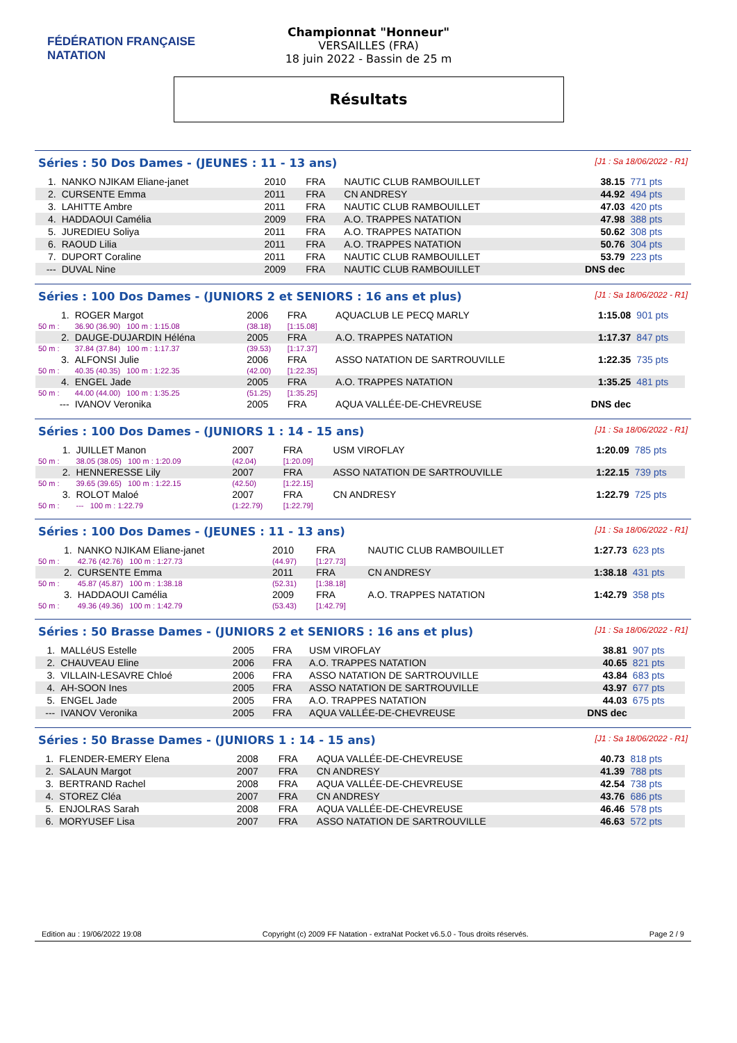FÉDÉRATION FRANÇAISE
NATATION
Championnat "Honneur"
VERSAILLES (FRA)
18 juin 2022 - Bassin de 25 m
Résultats
Séries : 50 Dos Dames - (JEUNES : 11 - 13 ans)
[J1 : Sa 18/06/2022 - R1]
| 1. | NANKO NJIKAM Eliane-janet | 2010 | FRA | NAUTIC CLUB RAMBOUILLET | 38.15 | 771 pts |
| 2. | CURSENTE Emma | 2011 | FRA | CN ANDRESY | 44.92 | 494 pts |
| 3. | LAHITTE Ambre | 2011 | FRA | NAUTIC CLUB RAMBOUILLET | 47.03 | 420 pts |
| 4. | HADDAOUI Camélia | 2009 | FRA | A.O. TRAPPES NATATION | 47.98 | 388 pts |
| 5. | JUREDIEU Soliya | 2011 | FRA | A.O. TRAPPES NATATION | 50.62 | 308 pts |
| 6. | RAOUD Lilia | 2011 | FRA | A.O. TRAPPES NATATION | 50.76 | 304 pts |
| 7. | DUPORT Coraline | 2011 | FRA | NAUTIC CLUB RAMBOUILLET | 53.79 | 223 pts |
| --- | DUVAL Nine | 2009 | FRA | NAUTIC CLUB RAMBOUILLET | DNS dec | |
Séries : 100 Dos Dames - (JUNIORS 2 et SENIORS : 16 ans et plus)
[J1 : Sa 18/06/2022 - R1]
| 1. | ROGER Margot | 2006 | FRA | AQUACLUB LE PECQ MARLY | 1:15.08 | 901 pts |
| 50 m : | 36.90 (36.90) 100 m : 1:15.08 | (38.18) | [1:15.08] | | | |
| 2. | DAUGE-DUJARDIN Héléna | 2005 | FRA | A.O. TRAPPES NATATION | 1:17.37 | 847 pts |
| 50 m : | 37.84 (37.84) 100 m : 1:17.37 | (39.53) | [1:17.37] | | | |
| 3. | ALFONSI Julie | 2006 | FRA | ASSO NATATION DE SARTROUVILLE | 1:22.35 | 735 pts |
| 50 m : | 40.35 (40.35) 100 m : 1:22.35 | (42.00) | [1:22.35] | | | |
| 4. | ENGEL Jade | 2005 | FRA | A.O. TRAPPES NATATION | 1:35.25 | 481 pts |
| 50 m : | 44.00 (44.00) 100 m : 1:35.25 | (51.25) | [1:35.25] | | | |
| --- | IVANOV Veronika | 2005 | FRA | AQUA VALLÉE-DE-CHEVREUSE | DNS dec | |
Séries : 100 Dos Dames - (JUNIORS 1 : 14 - 15 ans)
[J1 : Sa 18/06/2022 - R1]
| 1. | JUILLET Manon | 2007 | FRA | USM VIROFLAY | 1:20.09 | 785 pts |
| 50 m : | 38.05 (38.05) 100 m : 1:20.09 | (42.04) | [1:20.09] | | | |
| 2. | HENNERESSE Lily | 2007 | FRA | ASSO NATATION DE SARTROUVILLE | 1:22.15 | 739 pts |
| 50 m : | 39.65 (39.65) 100 m : 1:22.15 | (42.50) | [1:22.15] | | | |
| 3. | ROLOT Maloé | 2007 | FRA | CN ANDRESY | 1:22.79 | 725 pts |
| 50 m : | --- 100 m : 1:22.79 | (1:22.79) | [1:22.79] | | | |
Séries : 100 Dos Dames - (JEUNES : 11 - 13 ans)
[J1 : Sa 18/06/2022 - R1]
| 1. | NANKO NJIKAM Eliane-janet | 2010 | FRA | NAUTIC CLUB RAMBOUILLET | 1:27.73 | 623 pts |
| 50 m : | 42.76 (42.76) 100 m : 1:27.73 | (44.97) | [1:27.73] | | | |
| 2. | CURSENTE Emma | 2011 | FRA | CN ANDRESY | 1:38.18 | 431 pts |
| 50 m : | 45.87 (45.87) 100 m : 1:38.18 | (52.31) | [1:38.18] | | | |
| 3. | HADDAOUI Camélia | 2009 | FRA | A.O. TRAPPES NATATION | 1:42.79 | 358 pts |
| 50 m : | 49.36 (49.36) 100 m : 1:42.79 | (53.43) | [1:42.79] | | | |
Séries : 50 Brasse Dames - (JUNIORS 2 et SENIORS : 16 ans et plus)
[J1 : Sa 18/06/2022 - R1]
| 1. | MALLéUS Estelle | 2005 | FRA | USM VIROFLAY | 38.81 | 907 pts |
| 2. | CHAUVEAU Eline | 2006 | FRA | A.O. TRAPPES NATATION | 40.65 | 821 pts |
| 3. | VILLAIN-LESAVRE Chloé | 2006 | FRA | ASSO NATATION DE SARTROUVILLE | 43.84 | 683 pts |
| 4. | AH-SOON Ines | 2005 | FRA | ASSO NATATION DE SARTROUVILLE | 43.97 | 677 pts |
| 5. | ENGEL Jade | 2005 | FRA | A.O. TRAPPES NATATION | 44.03 | 675 pts |
| --- | IVANOV Veronika | 2005 | FRA | AQUA VALLÉE-DE-CHEVREUSE | DNS dec | |
Séries : 50 Brasse Dames - (JUNIORS 1 : 14 - 15 ans)
[J1 : Sa 18/06/2022 - R1]
| 1. | FLENDER-EMERY Elena | 2008 | FRA | AQUA VALLÉE-DE-CHEVREUSE | 40.73 | 818 pts |
| 2. | SALAUN Margot | 2007 | FRA | CN ANDRESY | 41.39 | 788 pts |
| 3. | BERTRAND Rachel | 2008 | FRA | AQUA VALLÉE-DE-CHEVREUSE | 42.54 | 738 pts |
| 4. | STOREZ Cléa | 2007 | FRA | CN ANDRESY | 43.76 | 686 pts |
| 5. | ENJOLRAS Sarah | 2008 | FRA | AQUA VALLÉE-DE-CHEVREUSE | 46.46 | 578 pts |
| 6. | MORYUSEF Lisa | 2007 | FRA | ASSO NATATION DE SARTROUVILLE | 46.63 | 572 pts |
Edition au : 19/06/2022 19:08 Copyright (c) 2009 FF Natation - extraNat Pocket v6.5.0 - Tous droits réservés. Page 2 / 9